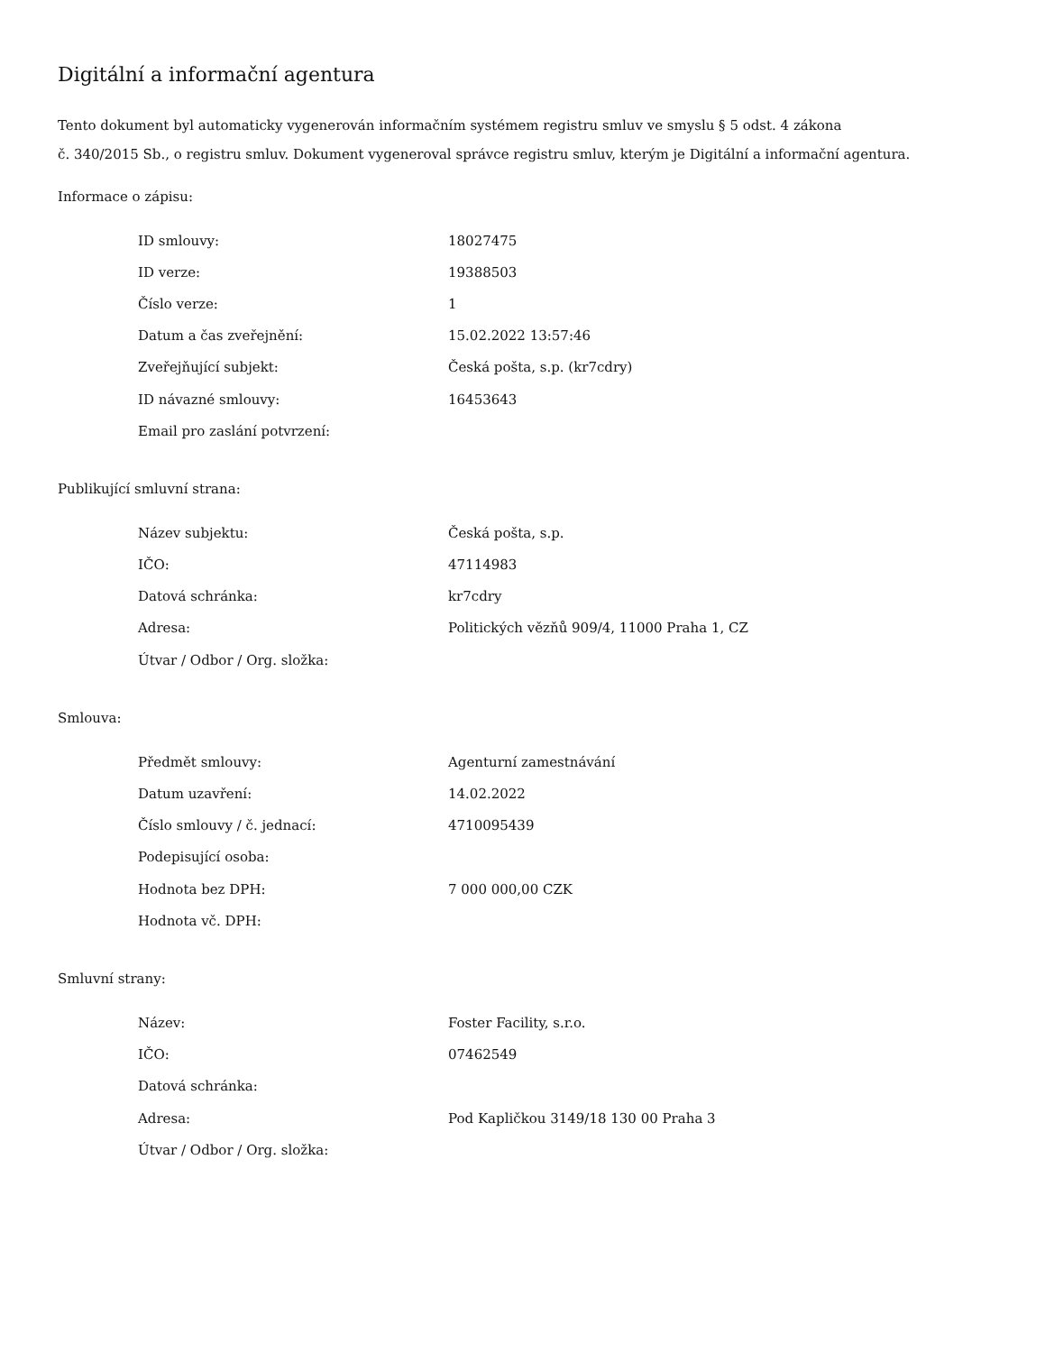Digitální a informační agentura
Tento dokument byl automaticky vygenerován informačním systémem registru smluv ve smyslu § 5 odst. 4 zákona
č. 340/2015 Sb., o registru smluv. Dokument vygeneroval správce registru smluv, kterým je Digitální a informační agentura.
Informace o zápisu:
| ID smlouvy: | 18027475 |
| ID verze: | 19388503 |
| Číslo verze: | 1 |
| Datum a čas zveřejnění: | 15.02.2022 13:57:46 |
| Zveřejňující subjekt: | Česká pošta, s.p. (kr7cdry) |
| ID návazné smlouvy: | 16453643 |
| Email pro zaslání potvrzení: | |
Publikující smluvní strana:
| Název subjektu: | Česká pošta, s.p. |
| IČO: | 47114983 |
| Datová schránka: | kr7cdry |
| Adresa: | Politických vězňů 909/4, 11000 Praha 1, CZ |
| Útvar / Odbor / Org. složka: | |
Smlouva:
| Předmět smlouvy: | Agenturní zamestnávání |
| Datum uzavření: | 14.02.2022 |
| Číslo smlouvy / č. jednací: | 4710095439 |
| Podepisující osoba: | |
| Hodnota bez DPH: | 7 000 000,00 CZK |
| Hodnota vč. DPH: | |
Smluvní strany:
| Název: | Foster Facility, s.r.o. |
| IČO: | 07462549 |
| Datová schránka: | |
| Adresa: | Pod Kapličkou 3149/18 130 00 Praha 3 |
| Útvar / Odbor / Org. složka: | |